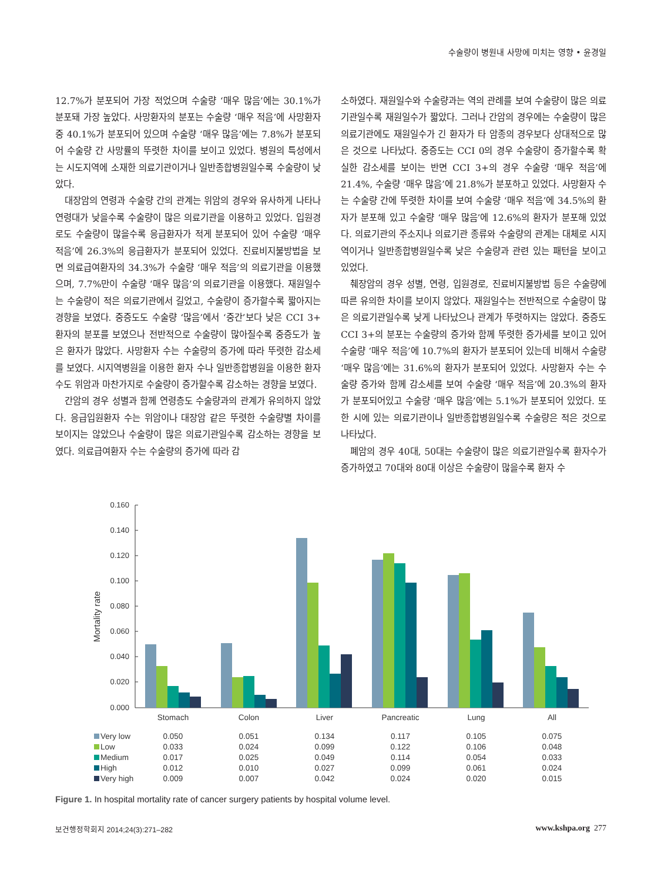수술량이 병원내 사망에 미치는 영향 • 윤경일
12.7%가 분포되어 가장 적었으며 수술량 ‘매우 많음’에는 30.1%가 분포돼 가장 높았다. 사망환자의 분포는 수술량 ‘매우 적음’에 사망환자 중 40.1%가 분포되어 있으며 수술량 ‘매우 많음’에는 7.8%가 분포되어 수술량 간 사망률의 뚜렷한 차이를 보이고 있었다. 병원의 특성에서는 시도지역에 소재한 의료기관이거나 일반종합병원일수록 수술량이 낮았다.
대장암의 연령과 수술량 간의 관계는 위암의 경우와 유사하게 나타나 연령대가 낮을수록 수술량이 많은 의료기관을 이용하고 있었다. 입원경로도 수술량이 많을수록 응급환자가 적게 분포되어 있어 수술량 ‘매우 적음’에 26.3%의 응급환자가 분포되어 있었다. 진료비지불방법을 보면 의료급여환자의 34.3%가 수술량 ‘매우 적음’의 의료기관을 이용했으며, 7.7%만이 수술량 ‘매우 많음’의 의료기관을 이용했다. 재원일수는 수술량이 적은 의료기관에서 길었고, 수술량이 증가할수록 짧아지는 경향을 보였다. 중증도도 수술량 ‘많음’에서 ‘중간’보다 낮은 CCI 3+ 환자의 분포를 보였으나 전반적으로 수술량이 많아질수록 중증도가 높은 환자가 많았다. 사망환자 수는 수술량의 증가에 따라 뚜렷한 감소세를 보였다. 시지역병원을 이용한 환자 수나 일반종합병원을 이용한 환자 수도 위암과 마찬가지로 수술량이 증가할수록 감소하는 경향을 보였다.
간암의 경우 성별과 함께 연령층도 수술량과의 관계가 유의하지 않았다. 응급입원환자 수는 위암이나 대장암 같은 뚜렷한 수술량별 차이를 보이지는 않았으나 수술량이 많은 의료기관일수록 감소하는 경향을 보였다. 의료급여환자 수는 수술량의 증가에 따라 감
소하였다. 재원일수와 수술량과는 역의 관례를 보여 수술량이 많은 의료기관일수록 재원일수가 짧았다. 그러나 간암의 경우에는 수술량이 많은 의료기관에도 재원일수가 긴 환자가 타 암종의 경우보다 상대적으로 많은 것으로 나타났다. 중증도는 CCI 0의 경우 수술량이 증가할수록 확실한 감소세를 보이는 반면 CCI 3+의 경우 수술량 ‘매우 적음’에 21.4%, 수술량 ‘매우 많음’에 21.8%가 분포하고 있었다. 사망환자 수는 수술량 간에 뚜렷한 차이를 보여 수술량 ‘매우 적음’에 34.5%의 환자가 분포해 있고 수술량 ‘매우 많음’에 12.6%의 환자가 분포해 있었다. 의료기관의 주소지나 의료기관 종류와 수술량의 관계는 대체로 시지역이거나 일반종합병원일수록 낮은 수술량과 관련 있는 패턴을 보이고 있었다.
췌장암의 경우 성별, 연령, 입원경로, 진료비지불방법 등은 수술량에 따른 유의한 차이를 보이지 않았다. 재원일수는 전반적으로 수술량이 많은 의료기관일수록 낮게 나타났으나 관계가 뚜렷하지는 않았다. 중증도 CCI 3+의 분포는 수술량의 증가와 함께 뚜렷한 증가세를 보이고 있어 수술량 ‘매우 적음’에 10.7%의 환자가 분포되어 있는데 비해서 수술량 ‘매우 많음’에는 31.6%의 환자가 분포되어 있었다. 사망환자 수는 수술량 증가와 함께 감소세를 보여 수술량 ‘매우 적음’에 20.3%의 환자가 분포되어있고 수술량 ‘매우 많음’에는 5.1%가 분포되어 있었다. 또한 시에 있는 의료기관이나 일반종합병원일수록 수술량은 적은 것으로 나타났다.
폐암의 경우 40대, 50대는 수술량이 많은 의료기관일수록 환자수가 증가하였고 70대와 80대 이상은 수술량이 많을수록 환자 수
Mortality rate
0.160
0.140
0.120
0.100
0.080
0.060
0.040
0.020
0.000
| | Stomach | Colon | Liver | Pancreatic | Lung | All |
| --- | --- | --- | --- | --- | --- | --- |
| Very low | 0.050 | 0.051 | 0.134 | 0.117 | 0.105 | 0.075 |
| Low | 0.033 | 0.024 | 0.099 | 0.122 | 0.106 | 0.048 |
| Medium | 0.017 | 0.025 | 0.049 | 0.114 | 0.054 | 0.033 |
| High | 0.012 | 0.010 | 0.027 | 0.099 | 0.061 | 0.024 |
| Very high | 0.009 | 0.007 | 0.042 | 0.024 | 0.020 | 0.015 |
Figure 1. In hospital mortality rate of cancer surgery patients by hospital volume level.
보건행정학회지 2014;24(3):271–282 www.kshpa.org 277